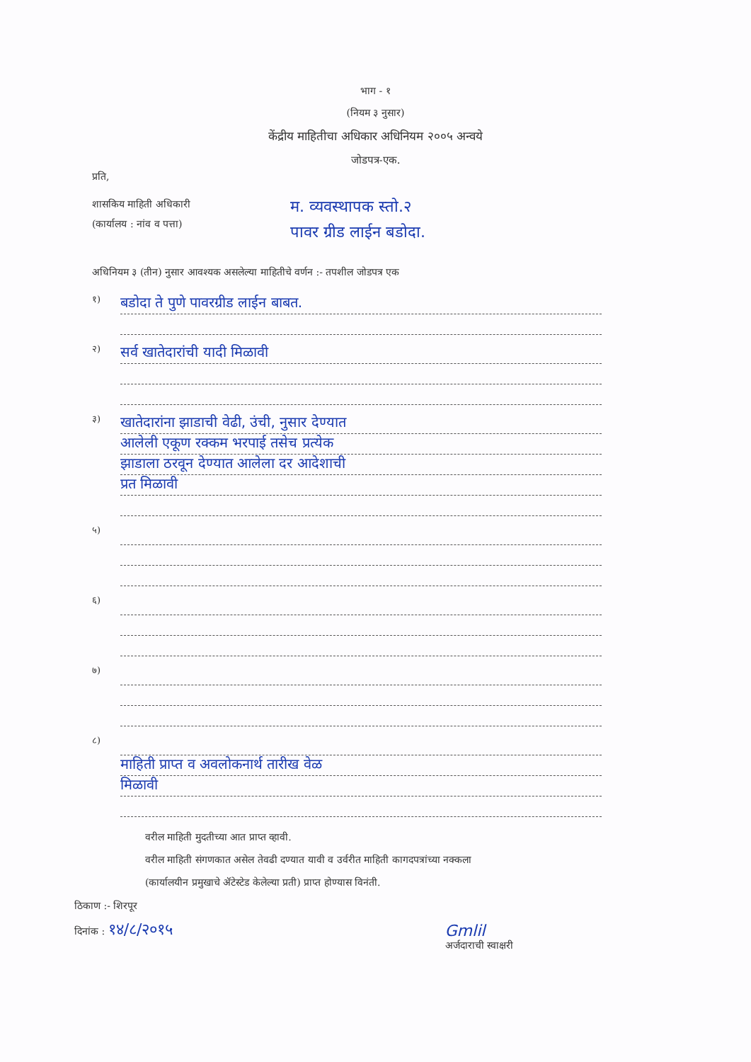भाग - १
(नियम ३ नुसार)
केंद्रीय माहितीचा अधिकार अधिनियम २००५ अन्वये
जोडपत्र-एक.
प्रति,
शासकिय माहिती अधिकारी
(कार्यालय : नांव व पत्ता)
म. व्यवस्थापक स्तो.२
पावर ग्रीड लाईन बडोदा.
अधिनियम ३ (तीन) नुसार आवश्यक असलेल्या माहितीचे वर्णन :- तपशील जोडपत्र एक
१)
बडोदा ते पुणे पावरग्रीड लाईन बाबत.
२)
सर्व खातेदारांची यादी मिळावी
३)
खातेदारांना झाडाची वेढी, उंची, नुसार देण्यात
आलेली एकूण रक्कम भरपाई तसेच प्रत्येक
झाडाला ठरवून देण्यात आलेला दर आदेशाची
प्रत मिळावी
५)
६)
७)
८)
माहिती प्राप्त व अवलोकनार्थ तारीख वेळ
मिळावी
वरील माहिती मुदतीच्या आत प्राप्त व्हावी.
वरील माहिती संगणकात असेल तेवढी दण्यात यावी व उर्वरीत माहिती कागदपत्रांच्या नक्कला
(कार्यालयीन प्रमुखाचे ॲटेस्टेड केलेल्या प्रती) प्राप्त होण्यास विनंती.
ठिकाण :- शिरपूर
दिनांक : १४/८/२०१५
Gmlil
अर्जदाराची स्वाक्षरी